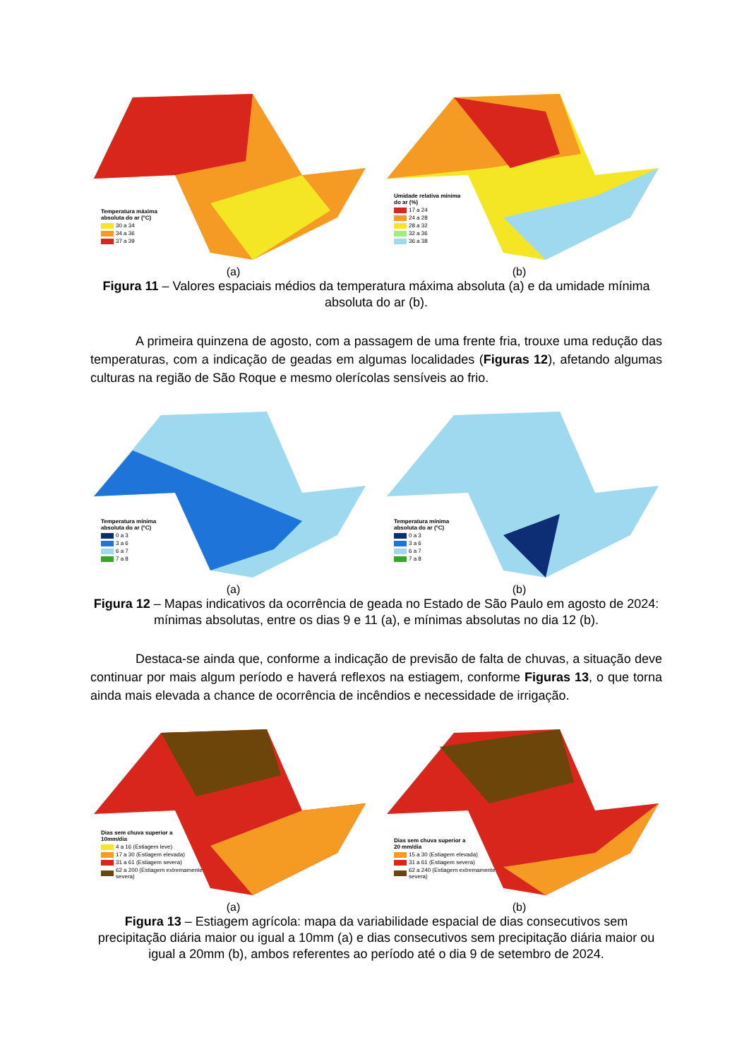Temperatura máxima
absoluta do ar (°C)
30 a 34
34 a 36
37 a 39
Umidade relativa mínima
do ar (%)
17 a 24
24 a 28
28 a 32
32 a 36
36 a 38
(a) (b)
Figura 11 – Valores espaciais médios da temperatura máxima absoluta (a) e da umidade mínima absoluta do ar (b).
A primeira quinzena de agosto, com a passagem de uma frente fria, trouxe uma redução das temperaturas, com a indicação de geadas em algumas localidades (Figuras 12), afetando algumas culturas na região de São Roque e mesmo olerícolas sensíveis ao frio.
Temperatura mínima
absoluta do ar (°C)
0 a 3
3 a 6
6 a 7
7 a 8
Temperatura mínima
absoluta do ar (°C)
0 a 3
3 a 6
6 a 7
7 a 8
(a) (b)
Figura 12 – Mapas indicativos da ocorrência de geada no Estado de São Paulo em agosto de 2024: mínimas absolutas, entre os dias 9 e 11 (a), e mínimas absolutas no dia 12 (b).
Destaca-se ainda que, conforme a indicação de previsão de falta de chuvas, a situação deve continuar por mais algum período e haverá reflexos na estiagem, conforme Figuras 13, o que torna ainda mais elevada a chance de ocorrência de incêndios e necessidade de irrigação.
Dias sem chuva superior a
10mm/dia
4 a 16 (Estiagem leve)
17 a 30 (Estiagem elevada)
31 a 61 (Estiagem severa)
62 a 200 (Estiagem extremamente
severa)
Dias sem chuva superior a
20 mm/dia
15 a 30 (Estiagem elevada)
31 a 61 (Estiagem severa)
62 a 240 (Estiagem extremamente
severa)
(a) (b)
Figura 13 – Estiagem agrícola: mapa da variabilidade espacial de dias consecutivos sem precipitação diária maior ou igual a 10mm (a) e dias consecutivos sem precipitação diária maior ou igual a 20mm (b), ambos referentes ao período até o dia 9 de setembro de 2024.